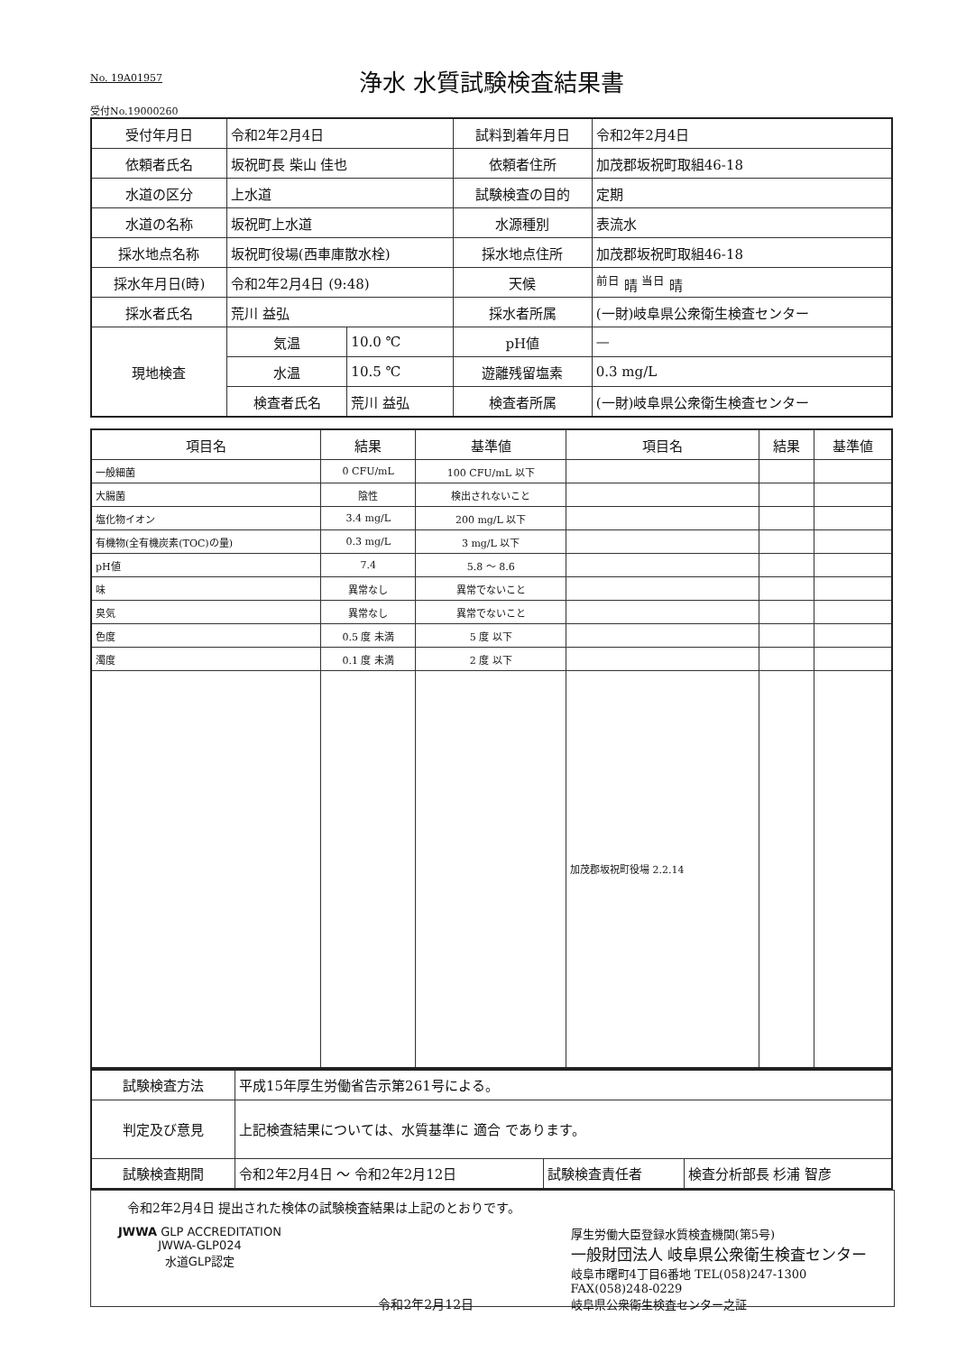No. 19A01957
浄水 水質試験検査結果書
受付No.19000260
| 受付年月日 | 令和2年2月4日 | | 試料到着年月日 | 令和2年2月4日 |
| 依頼者氏名 | 坂祝町長 柴山 佳也 | | 依頼者住所 | 加茂郡坂祝町取組46-18 |
| 水道の区分 | 上水道 | | 試験検査の目的 | 定期 |
| 水道の名称 | 坂祝町上水道 | | 水源種別 | 表流水 |
| 採水地点名称 | 坂祝町役場(西車庫散水栓) | | 採水地点住所 | 加茂郡坂祝町取組46-18 |
| 採水年月日(時) | 令和2年2月4日 (9:48) | | 天候 | <sup>前日</sup> 晴 <sup>当日</sup> 晴 |
| 採水者氏名 | 荒川 益弘 | | 採水者所属 | (一財)岐阜県公衆衛生検査センター |
| 現地検査 | 気温 | 10.0 ℃ | pH値 | — |
| | 水温 | 10.5 ℃ | 遊離残留塩素 | 0.3 mg/L |
| | 検査者氏名 | 荒川 益弘 | 検査者所属 | (一財)岐阜県公衆衛生検査センター |
| 項目名 | 結果 | 基準値 | 項目名 | 結果 | 基準値 |
| --- | --- | --- | --- | --- | --- |
| 一般細菌 | 0 CFU/mL | 100 CFU/mL 以下 | | | |
| 大腸菌 | 陰性 | 検出されないこと | | | |
| 塩化物イオン | 3.4 mg/L | 200 mg/L 以下 | | | |
| 有機物(全有機炭素(TOC)の量) | 0.3 mg/L | 3 mg/L 以下 | | | |
| pH値 | 7.4 | 5.8 ～ 8.6 | | | |
| 味 | 異常なし | 異常でないこと | | | |
| 臭気 | 異常なし | 異常でないこと | | | |
| 色度 | 0.5 度 未満 | 5 度 以下 | | | |
| 濁度 | 0.1 度 未満 | 2 度 以下 | | | |
| | | | 加茂郡坂祝町役場 2.2.14 | | |
| 試験検査方法 | 平成15年厚生労働省告示第261号による。 | | |
| 判定及び意見 | 上記検査結果については、水質基準に 適合 であります。 | | |
| 試験検査期間 | 令和2年2月4日 ～ 令和2年2月12日 | 試験検査責任者 | 検査分析部長 杉浦 智彦 |
令和2年2月4日 提出された検体の試験検査結果は上記のとおりです。
JWWA GLP ACCREDITATION
JWWA-GLP024
水道GLP認定
令和2年2月12日 厚生労働大臣登録水質検査機関(第5号)
一般財団法人 岐阜県公衆衛生検査センター
岐阜市曙町4丁目6番地 TEL(058)247-1300
FAX(058)248-0229
岐阜県公衆衛生検査センター之証